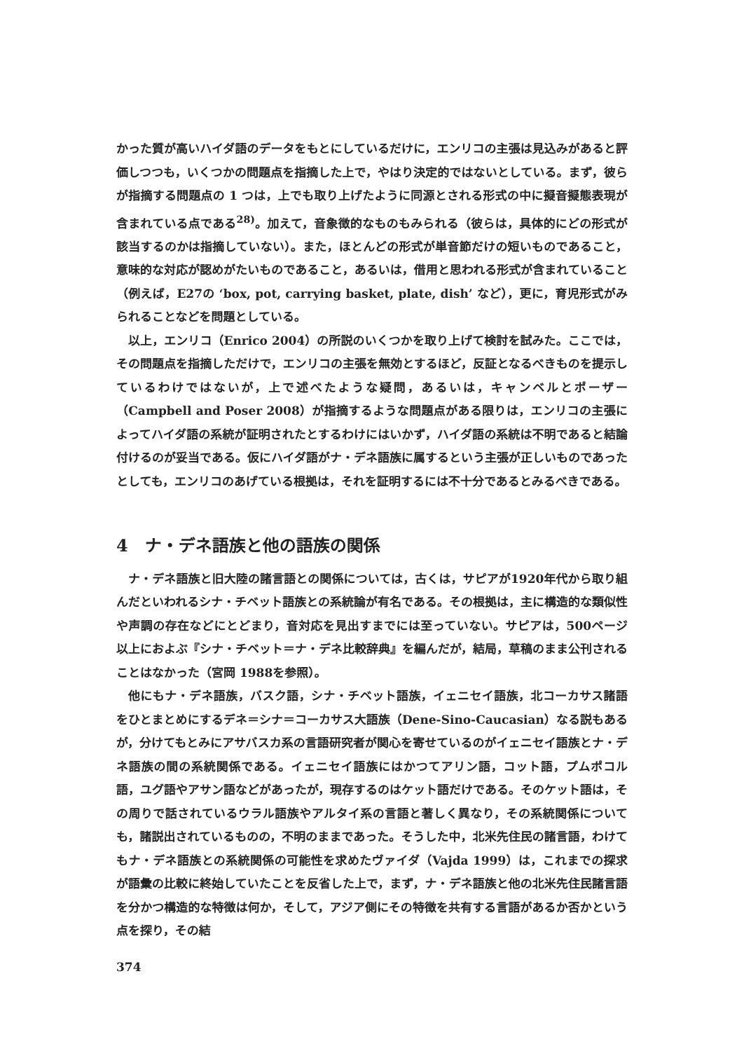かった質が高いハイダ語のデータをもとにしているだけに，エンリコの主張は見込みがあると評価しつつも，いくつかの問題点を指摘した上で，やはり決定的ではないとしている。まず，彼らが指摘する問題点の 1 つは，上でも取り上げたように同源とされる形式の中に擬音擬態表現が含まれている点である<sup>28)</sup>。加えて，音象徴的なものもみられる（彼らは，具体的にどの形式が該当するのかは指摘していない）。また，ほとんどの形式が単音節だけの短いものであること，意味的な対応が認めがたいものであること，あるいは，借用と思われる形式が含まれていること（例えば，E27の ‘box, pot, carrying basket, plate, dish’ など），更に，育児形式がみられることなどを問題としている。
以上，エンリコ（Enrico 2004）の所説のいくつかを取り上げて検討を試みた。ここでは，その問題点を指摘しただけで，エンリコの主張を無効とするほど，反証となるべきものを提示しているわけではないが，上で述べたような疑問，あるいは，キャンベルとポーザー（Campbell and Poser 2008）が指摘するような問題点がある限りは，エンリコの主張によってハイダ語の系統が証明されたとするわけにはいかず，ハイダ語の系統は不明であると結論付けるのが妥当である。仮にハイダ語がナ・デネ語族に属するという主張が正しいものであったとしても，エンリコのあげている根拠は，それを証明するには不十分であるとみるべきである。
4　ナ・デネ語族と他の語族の関係
ナ・デネ語族と旧大陸の諸言語との関係については，古くは，サピアが1920年代から取り組んだといわれるシナ・チベット語族との系統論が有名である。その根拠は，主に構造的な類似性や声調の存在などにとどまり，音対応を見出すまでには至っていない。サピアは，500ページ以上におよぶ『シナ・チベット＝ナ・デネ比較辞典』を編んだが，結局，草稿のまま公刊されることはなかった（宮岡 1988を参照）。
他にもナ・デネ語族，バスク語，シナ・チベット語族，イェニセイ語族，北コーカサス諸語をひとまとめにするデネ＝シナ＝コーカサス大語族（Dene-Sino-Caucasian）なる説もあるが，分けてもとみにアサバスカ系の言語研究者が関心を寄せているのがイェニセイ語族とナ・デネ語族の間の系統関係である。イェニセイ語族にはかつてアリン語，コット語，プムポコル語，ユグ語やアサン語などがあったが，現存するのはケット語だけである。そのケット語は，その周りで話されているウラル語族やアルタイ系の言語と著しく異なり，その系統関係についても，諸説出されているものの，不明のままであった。そうした中，北米先住民の諸言語，わけてもナ・デネ語族との系統関係の可能性を求めたヴァイダ（Vajda 1999）は，これまでの探求が語彙の比較に終始していたことを反省した上で，まず，ナ・デネ語族と他の北米先住民諸言語を分かつ構造的な特徴は何か，そして，アジア側にその特徴を共有する言語があるか否かという点を探り，その結
374